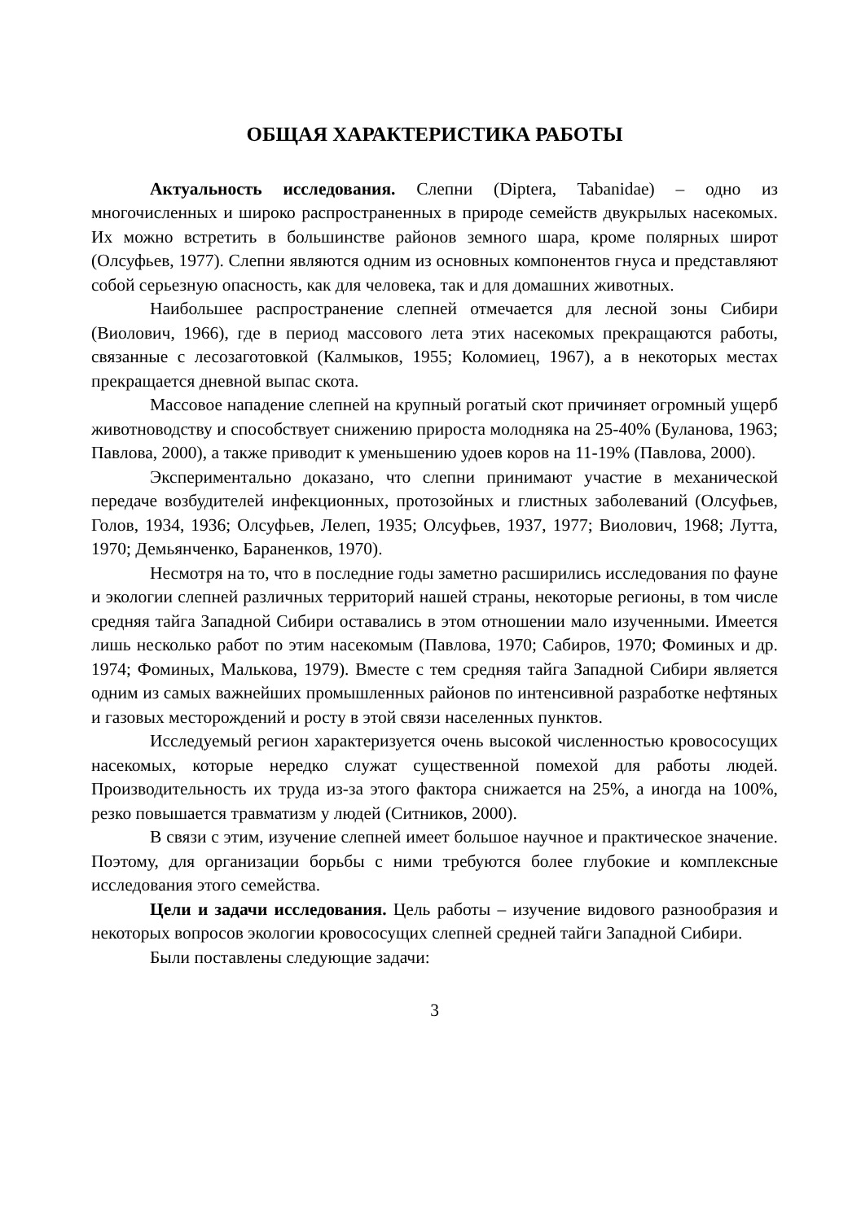ОБЩАЯ ХАРАКТЕРИСТИКА РАБОТЫ
Актуальность исследования. Слепни (Diptera, Tabanidae) – одно из многочисленных и широко распространенных в природе семейств двукрылых насекомых. Их можно встретить в большинстве районов земного шара, кроме полярных широт (Олсуфьев, 1977). Слепни являются одним из основных компонентов гнуса и представляют собой серьезную опасность, как для человека, так и для домашних животных.
Наибольшее распространение слепней отмечается для лесной зоны Сибири (Виолович, 1966), где в период массового лета этих насекомых прекращаются работы, связанные с лесозаготовкой (Калмыков, 1955; Коломиец, 1967), а в некоторых местах прекращается дневной выпас скота.
Массовое нападение слепней на крупный рогатый скот причиняет огромный ущерб животноводству и способствует снижению прироста молодняка на 25-40% (Буланова, 1963; Павлова, 2000), а также приводит к уменьшению удоев коров на 11-19% (Павлова, 2000).
Экспериментально доказано, что слепни принимают участие в механической передаче возбудителей инфекционных, протозойных и глистных заболеваний (Олсуфьев, Голов, 1934, 1936; Олсуфьев, Лелеп, 1935; Олсуфьев, 1937, 1977; Виолович, 1968; Лутта, 1970; Демьянченко, Бараненков, 1970).
Несмотря на то, что в последние годы заметно расширились исследования по фауне и экологии слепней различных территорий нашей страны, некоторые регионы, в том числе средняя тайга Западной Сибири оставались в этом отношении мало изученными. Имеется лишь несколько работ по этим насекомым (Павлова, 1970; Сабиров, 1970; Фоминых и др. 1974; Фоминых, Малькова, 1979). Вместе с тем средняя тайга Западной Сибири является одним из самых важнейших промышленных районов по интенсивной разработке нефтяных и газовых месторождений и росту в этой связи населенных пунктов.
Исследуемый регион характеризуется очень высокой численностью кровососущих насекомых, которые нередко служат существенной помехой для работы людей. Производительность их труда из-за этого фактора снижается на 25%, а иногда на 100%, резко повышается травматизм у людей (Ситников, 2000).
В связи с этим, изучение слепней имеет большое научное и практическое значение. Поэтому, для организации борьбы с ними требуются более глубокие и комплексные исследования этого семейства.
Цели и задачи исследования. Цель работы – изучение видового разнообразия и некоторых вопросов экологии кровососущих слепней средней тайги Западной Сибири.
Были поставлены следующие задачи:
3